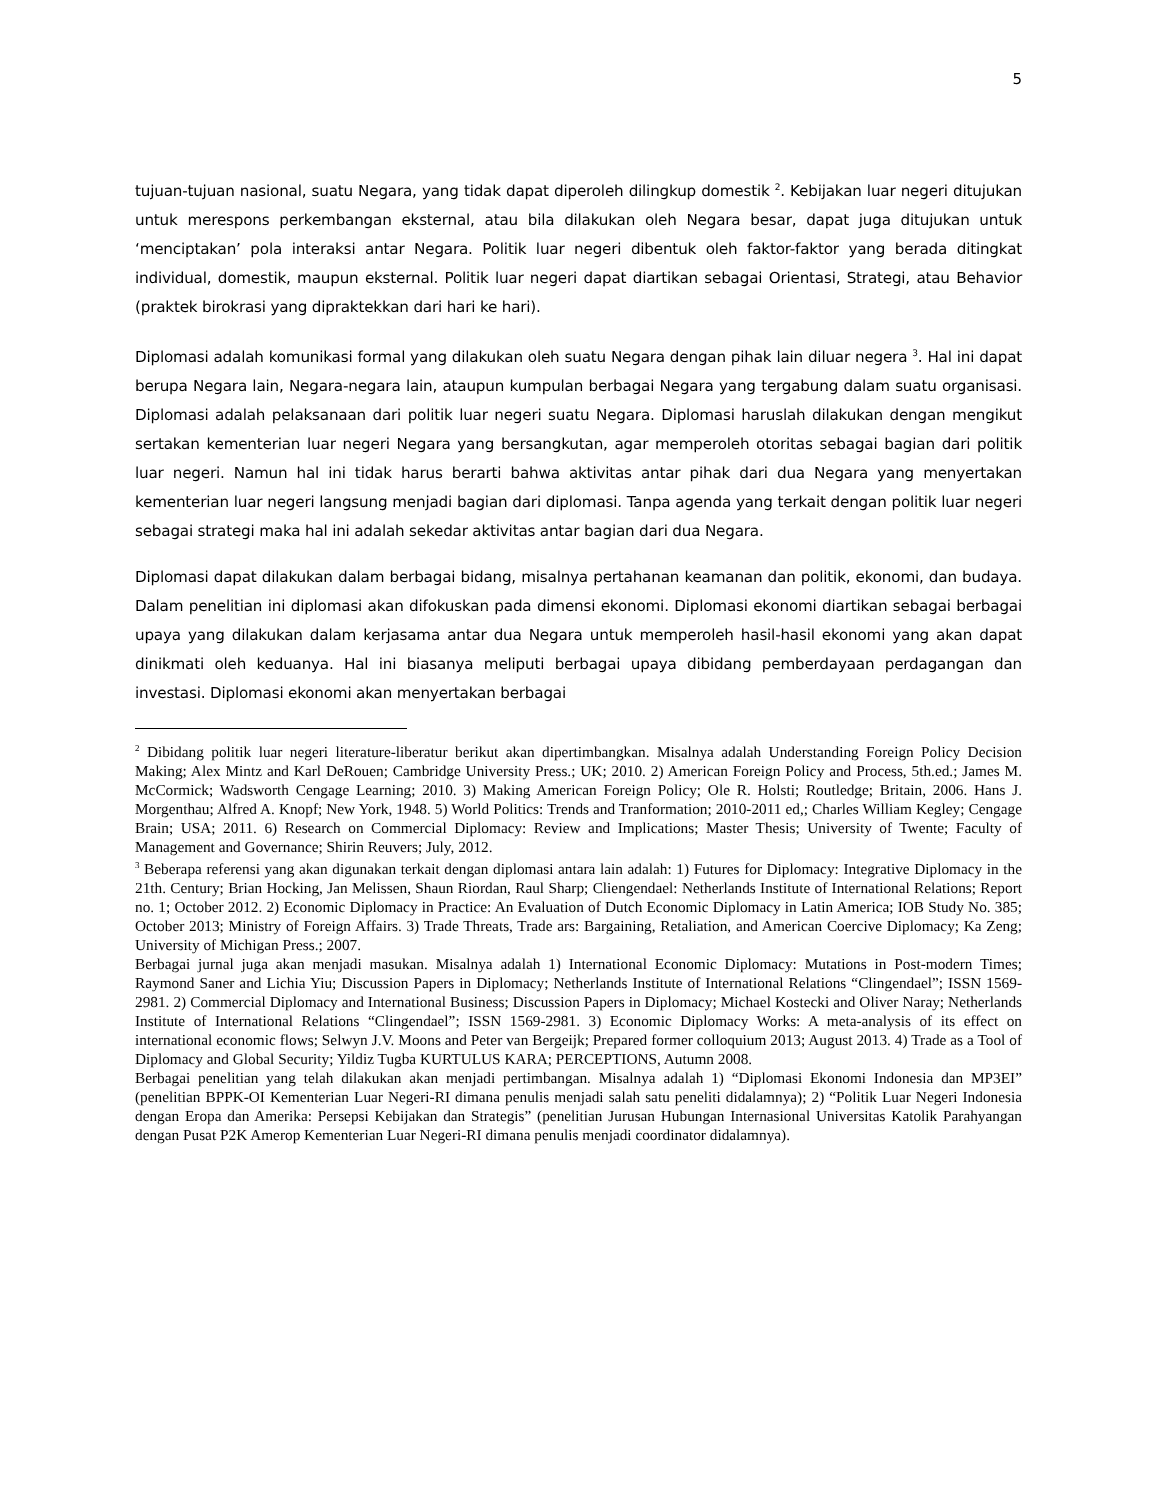5
tujuan-tujuan nasional, suatu Negara, yang tidak dapat diperoleh dilingkup domestik <sup>2</sup>. Kebijakan luar negeri ditujukan untuk merespons perkembangan eksternal, atau bila dilakukan oleh Negara besar, dapat juga ditujukan untuk ‘menciptakan’ pola interaksi antar Negara. Politik luar negeri dibentuk oleh faktor-faktor yang berada ditingkat individual, domestik, maupun eksternal. Politik luar negeri dapat diartikan sebagai Orientasi, Strategi, atau Behavior (praktek birokrasi yang dipraktekkan dari hari ke hari).
Diplomasi adalah komunikasi formal yang dilakukan oleh suatu Negara dengan pihak lain diluar negera <sup>3</sup>. Hal ini dapat berupa Negara lain, Negara-negara lain, ataupun kumpulan berbagai Negara yang tergabung dalam suatu organisasi. Diplomasi adalah pelaksanaan dari politik luar negeri suatu Negara. Diplomasi haruslah dilakukan dengan mengikut sertakan kementerian luar negeri Negara yang bersangkutan, agar memperoleh otoritas sebagai bagian dari politik luar negeri. Namun hal ini tidak harus berarti bahwa aktivitas antar pihak dari dua Negara yang menyertakan kementerian luar negeri langsung menjadi bagian dari diplomasi. Tanpa agenda yang terkait dengan politik luar negeri sebagai strategi maka hal ini adalah sekedar aktivitas antar bagian dari dua Negara.
Diplomasi dapat dilakukan dalam berbagai bidang, misalnya pertahanan keamanan dan politik, ekonomi, dan budaya. Dalam penelitian ini diplomasi akan difokuskan pada dimensi ekonomi. Diplomasi ekonomi diartikan sebagai berbagai upaya yang dilakukan dalam kerjasama antar dua Negara untuk memperoleh hasil-hasil ekonomi yang akan dapat dinikmati oleh keduanya. Hal ini biasanya meliputi berbagai upaya dibidang pemberdayaan perdagangan dan investasi. Diplomasi ekonomi akan menyertakan berbagai
<sup>2</sup> Dibidang politik luar negeri literature-liberatur berikut akan dipertimbangkan. Misalnya adalah Understanding Foreign Policy Decision Making; Alex Mintz and Karl DeRouen; Cambridge University Press.; UK; 2010. 2) American Foreign Policy and Process, 5th.ed.; James M. McCormick; Wadsworth Cengage Learning; 2010. 3) Making American Foreign Policy; Ole R. Holsti; Routledge; Britain, 2006. Hans J. Morgenthau; Alfred A. Knopf; New York, 1948. 5) World Politics: Trends and Tranformation; 2010-2011 ed,; Charles William Kegley; Cengage Brain; USA; 2011. 6) Research on Commercial Diplomacy: Review and Implications; Master Thesis; University of Twente; Faculty of Management and Governance; Shirin Reuvers; July, 2012.
<sup>3</sup> Beberapa referensi yang akan digunakan terkait dengan diplomasi antara lain adalah: 1) Futures for Diplomacy: Integrative Diplomacy in the 21th. Century; Brian Hocking, Jan Melissen, Shaun Riordan, Raul Sharp; Cliengendael: Netherlands Institute of International Relations; Report no. 1; October 2012. 2) Economic Diplomacy in Practice: An Evaluation of Dutch Economic Diplomacy in Latin America; IOB Study No. 385; October 2013; Ministry of Foreign Affairs. 3) Trade Threats, Trade ars: Bargaining, Retaliation, and American Coercive Diplomacy; Ka Zeng; University of Michigan Press.; 2007.
Berbagai jurnal juga akan menjadi masukan. Misalnya adalah 1) International Economic Diplomacy: Mutations in Post-modern Times; Raymond Saner and Lichia Yiu; Discussion Papers in Diplomacy; Netherlands Institute of International Relations “Clingendael”; ISSN 1569-2981. 2) Commercial Diplomacy and International Business; Discussion Papers in Diplomacy; Michael Kostecki and Oliver Naray; Netherlands Institute of International Relations “Clingendael”; ISSN 1569-2981. 3) Economic Diplomacy Works: A meta-analysis of its effect on international economic flows; Selwyn J.V. Moons and Peter van Bergeijk; Prepared former colloquium 2013; August 2013. 4) Trade as a Tool of Diplomacy and Global Security; Yildiz Tugba KURTULUS KARA; PERCEPTIONS, Autumn 2008.
Berbagai penelitian yang telah dilakukan akan menjadi pertimbangan. Misalnya adalah 1) “Diplomasi Ekonomi Indonesia dan MP3EI” (penelitian BPPK-OI Kementerian Luar Negeri-RI dimana penulis menjadi salah satu peneliti didalamnya); 2) “Politik Luar Negeri Indonesia dengan Eropa dan Amerika: Persepsi Kebijakan dan Strategis” (penelitian Jurusan Hubungan Internasional Universitas Katolik Parahyangan dengan Pusat P2K Amerop Kementerian Luar Negeri-RI dimana penulis menjadi coordinator didalamnya).